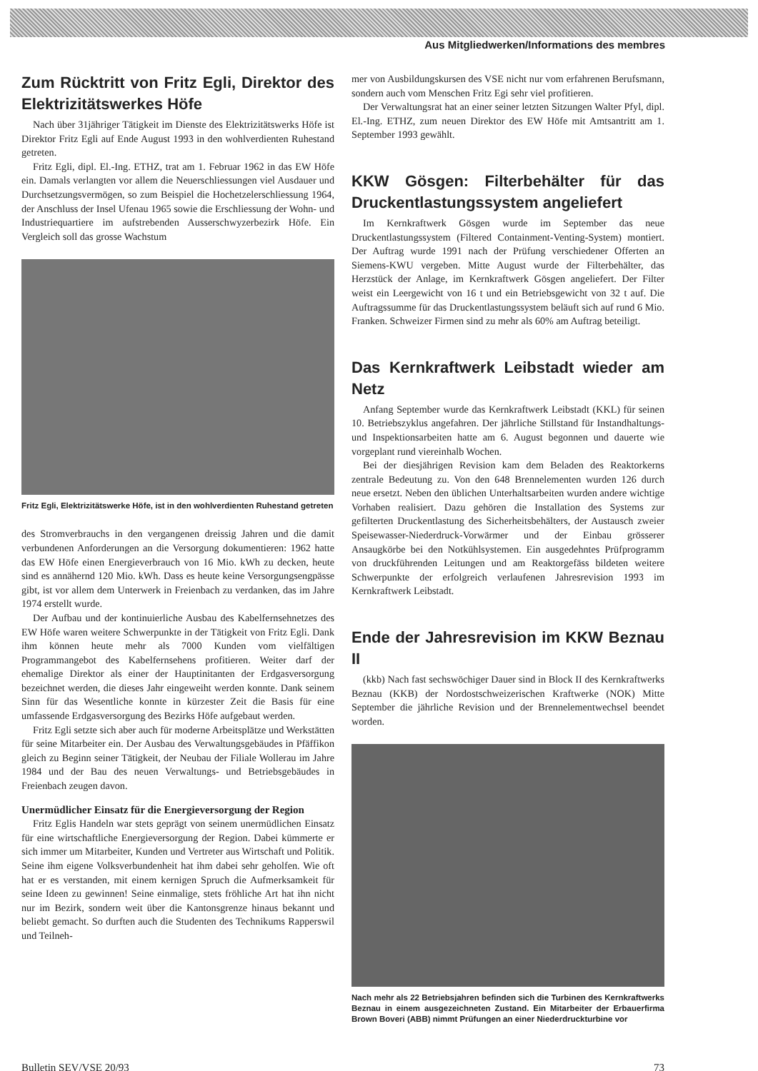Aus Mitgliedwerken/Informations des membres
Zum Rücktritt von Fritz Egli, Direktor des Elektrizitätswerkes Höfe
Nach über 31jähriger Tätigkeit im Dienste des Elektrizitätswerks Höfe ist Direktor Fritz Egli auf Ende August 1993 in den wohlverdienten Ruhestand getreten.
Fritz Egli, dipl. El.-Ing. ETHZ, trat am 1. Februar 1962 in das EW Höfe ein. Damals verlangten vor allem die Neuerschliessungen viel Ausdauer und Durchsetzungsvermögen, so zum Beispiel die Hochetzelerschliessung 1964, der Anschluss der Insel Ufenau 1965 sowie die Erschliessung der Wohn- und Industriequartiere im aufstrebenden Ausserschwyzerbezirk Höfe. Ein Vergleich soll das grosse Wachstum
Fritz Egli, Elektrizitätswerke Höfe, ist in den wohlverdienten Ruhestand getreten
des Stromverbrauchs in den vergangenen dreissig Jahren und die damit verbundenen Anforderungen an die Versorgung dokumentieren: 1962 hatte das EW Höfe einen Energieverbrauch von 16 Mio. kWh zu decken, heute sind es annähernd 120 Mio. kWh. Dass es heute keine Versorgungsengpässe gibt, ist vor allem dem Unterwerk in Freienbach zu verdanken, das im Jahre 1974 erstellt wurde.
Der Aufbau und der kontinuierliche Ausbau des Kabelfernsehnetzes des EW Höfe waren weitere Schwerpunkte in der Tätigkeit von Fritz Egli. Dank ihm können heute mehr als 7000 Kunden vom vielfältigen Programmangebot des Kabelfernsehens profitieren. Weiter darf der ehemalige Direktor als einer der Hauptinitanten der Erdgasversorgung bezeichnet werden, die dieses Jahr eingeweiht werden konnte. Dank seinem Sinn für das Wesentliche konnte in kürzester Zeit die Basis für eine umfassende Erdgasversorgung des Bezirks Höfe aufgebaut werden.
Fritz Egli setzte sich aber auch für moderne Arbeitsplätze und Werkstätten für seine Mitarbeiter ein. Der Ausbau des Verwaltungsgebäudes in Pfäffikon gleich zu Beginn seiner Tätigkeit, der Neubau der Filiale Wollerau im Jahre 1984 und der Bau des neuen Verwaltungs- und Betriebsgebäudes in Freienbach zeugen davon.
Unermüdlicher Einsatz für die Energieversorgung der Region
Fritz Eglis Handeln war stets geprägt von seinem unermüdlichen Einsatz für eine wirtschaftliche Energieversorgung der Region. Dabei kümmerte er sich immer um Mitarbeiter, Kunden und Vertreter aus Wirtschaft und Politik. Seine ihm eigene Volksverbundenheit hat ihm dabei sehr geholfen. Wie oft hat er es verstanden, mit einem kernigen Spruch die Aufmerksamkeit für seine Ideen zu gewinnen! Seine einmalige, stets fröhliche Art hat ihn nicht nur im Bezirk, sondern weit über die Kantonsgrenze hinaus bekannt und beliebt gemacht. So durften auch die Studenten des Technikums Rapperswil und Teilneh-
mer von Ausbildungskursen des VSE nicht nur vom erfahrenen Berufsmann, sondern auch vom Menschen Fritz Egi sehr viel profitieren.
Der Verwaltungsrat hat an einer seiner letzten Sitzungen Walter Pfyl, dipl. El.-Ing. ETHZ, zum neuen Direktor des EW Höfe mit Amtsantritt am 1. September 1993 gewählt.
KKW Gösgen: Filterbehälter für das Druckentlastungssystem angeliefert
Im Kernkraftwerk Gösgen wurde im September das neue Druckentlastungssystem (Filtered Containment-Venting-System) montiert. Der Auftrag wurde 1991 nach der Prüfung verschiedener Offerten an Siemens-KWU vergeben. Mitte August wurde der Filterbehälter, das Herzstück der Anlage, im Kernkraftwerk Gösgen angeliefert. Der Filter weist ein Leergewicht von 16 t und ein Betriebsgewicht von 32 t auf. Die Auftragssumme für das Druckentlastungssystem beläuft sich auf rund 6 Mio. Franken. Schweizer Firmen sind zu mehr als 60% am Auftrag beteiligt.
Das Kernkraftwerk Leibstadt wieder am Netz
Anfang September wurde das Kernkraftwerk Leibstadt (KKL) für seinen 10. Betriebszyklus angefahren. Der jährliche Stillstand für Instandhaltungs- und Inspektionsarbeiten hatte am 6. August begonnen und dauerte wie vorgeplant rund viereinhalb Wochen.
Bei der diesjährigen Revision kam dem Beladen des Reaktorkerns zentrale Bedeutung zu. Von den 648 Brennelementen wurden 126 durch neue ersetzt. Neben den üblichen Unterhaltsarbeiten wurden andere wichtige Vorhaben realisiert. Dazu gehören die Installation des Systems zur gefilterten Druckentlastung des Sicherheitsbehälters, der Austausch zweier Speisewasser-Niederdruck-Vorwärmer und der Einbau grösserer Ansaugkörbe bei den Notkühlsystemen. Ein ausgedehntes Prüfprogramm von druckführenden Leitungen und am Reaktorgefäss bildeten weitere Schwerpunkte der erfolgreich verlaufenen Jahresrevision 1993 im Kernkraftwerk Leibstadt.
Ende der Jahresrevision im KKW Beznau II
(kkb) Nach fast sechswöchiger Dauer sind in Block II des Kernkraftwerks Beznau (KKB) der Nordostschweizerischen Kraftwerke (NOK) Mitte September die jährliche Revision und der Brennelementwechsel beendet worden.
Nach mehr als 22 Betriebsjahren befinden sich die Turbinen des Kernkraftwerks Beznau in einem ausgezeichneten Zustand. Ein Mitarbeiter der Erbauerfirma Brown Boveri (ABB) nimmt Prüfungen an einer Niederdruckturbine vor
Bulletin SEV/VSE 20/93 73